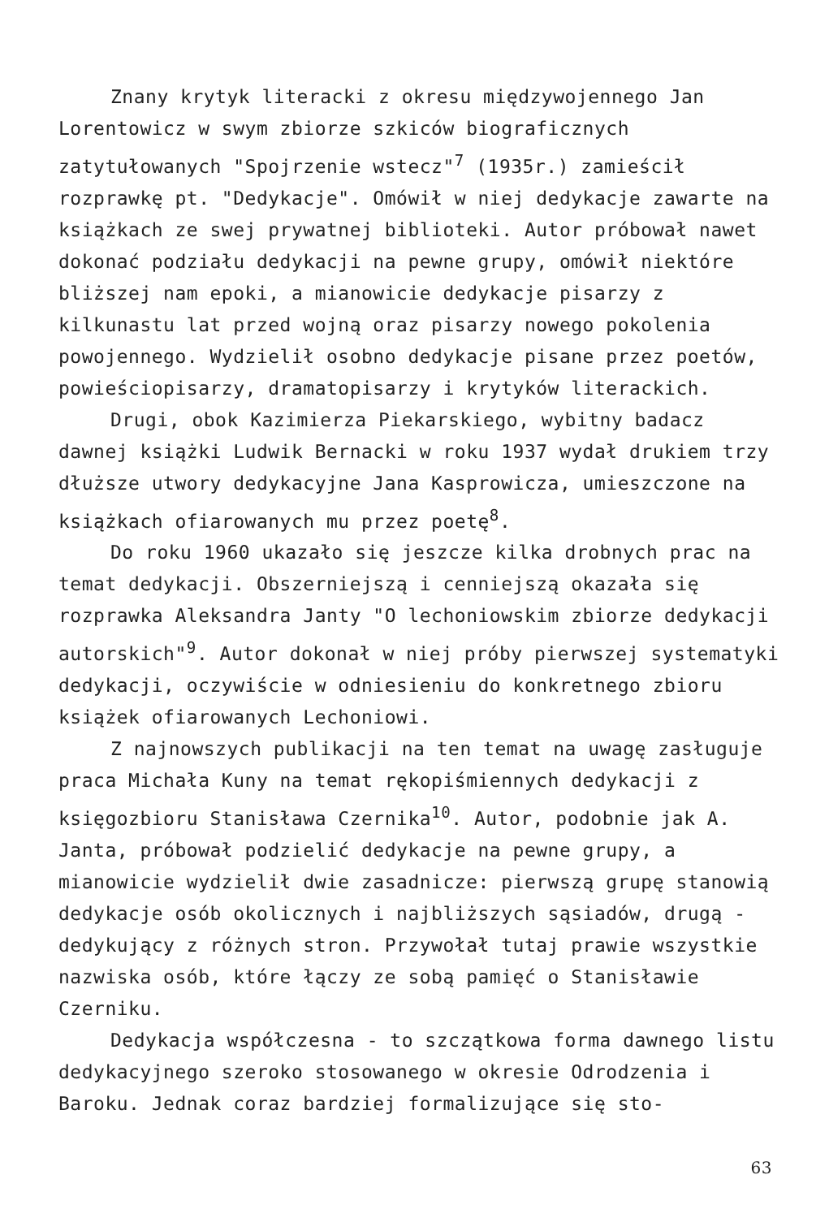Znany krytyk literacki z okresu międzywojennego Jan Lorentowicz w swym zbiorze szkiców biograficznych zatytułowanych "Spojrzenie wstecz"<sup>7</sup> (1935r.) zamieścił rozprawkę pt. "Dedykacje". Omówił w niej dedykacje zawarte na książkach ze swej prywatnej biblioteki. Autor próbował nawet dokonać podziału dedykacji na pewne grupy, omówił niektóre bliższej nam epoki, a mianowicie dedykacje pisarzy z kilkunastu lat przed wojną oraz pisarzy nowego pokolenia powojennego. Wydzielił osobno dedykacje pisane przez poetów, powieściopisarzy, dramatopisarzy i krytyków literackich.
Drugi, obok Kazimierza Piekarskiego, wybitny badacz dawnej książki Ludwik Bernacki w roku 1937 wydał drukiem trzy dłuższe utwory dedykacyjne Jana Kasprowicza, umieszczone na książkach ofiarowanych mu przez poetę<sup>8</sup>.
Do roku 1960 ukazało się jeszcze kilka drobnych prac na temat dedykacji. Obszerniejszą i cenniejszą okazała się rozprawka Aleksandra Janty "O lechoniowskim zbiorze dedykacji autorskich"<sup>9</sup>. Autor dokonał w niej próby pierwszej systematyki dedykacji, oczywiście w odniesieniu do konkretnego zbioru książek ofiarowanych Lechoniowi.
Z najnowszych publikacji na ten temat na uwagę zasługuje praca Michała Kuny na temat rękopiśmiennych dedykacji z księgozbioru Stanisława Czernika<sup>10</sup>. Autor, podobnie jak A. Janta, próbował podzielić dedykacje na pewne grupy, a mianowicie wydzielił dwie zasadnicze: pierwszą grupę stanowią dedykacje osób okolicznych i najbliższych sąsiadów, drugą - dedykujący z różnych stron. Przywołał tutaj prawie wszystkie nazwiska osób, które łączy ze sobą pamięć o Stanisławie Czerniku.
Dedykacja współczesna - to szczątkowa forma dawnego listu dedykacyjnego szeroko stosowanego w okresie Odrodzenia i Baroku. Jednak coraz bardziej formalizujące się sto-
63